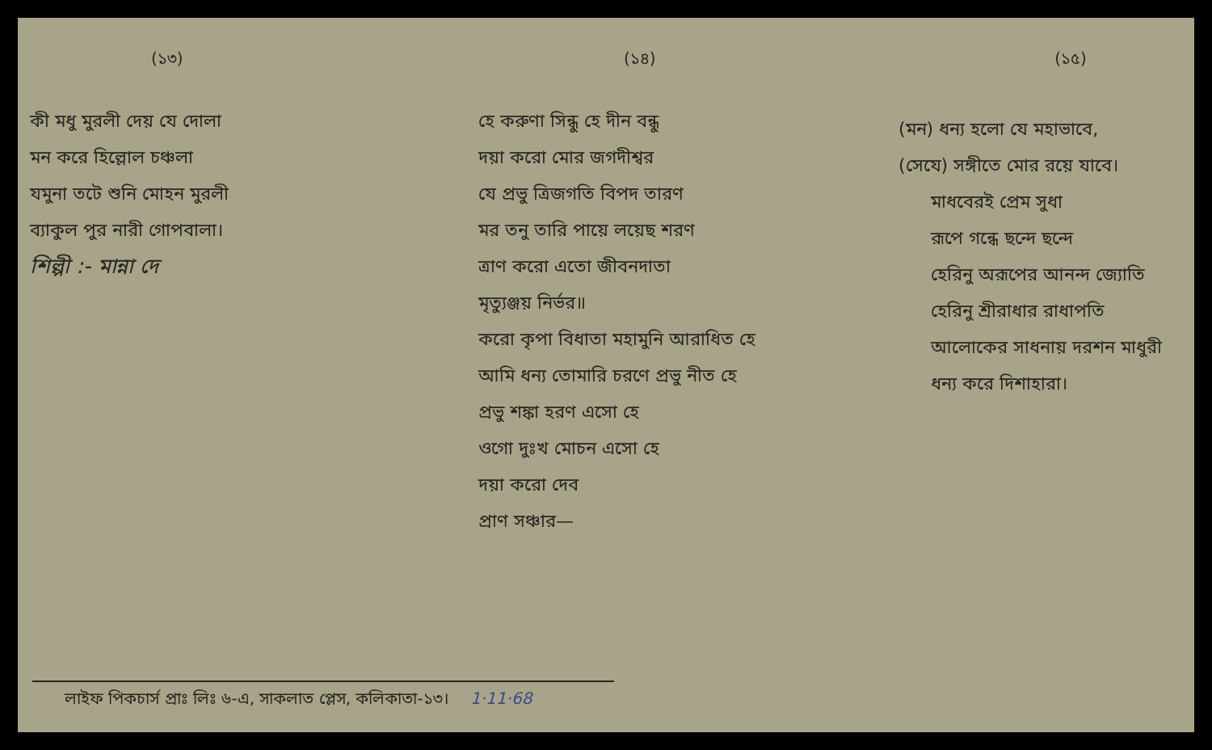(১৩)
কী মধু মুরলী দেয় যে দোলা
মন করে হিল্লোল চঞ্চলা
যমুনা তটে শুনি মোহন মুরলী
ব্যাকুল পুর নারী গোপবালা।
শিল্পী :- মান্না দে
(১৪)
হে করুণা সিন্ধু হে দীন বন্ধু
দয়া করো মোর জগদীশ্বর
যে প্রভু ত্রিজগতি বিপদ তারণ
মর তনু তারি পায়ে লয়েছ শরণ
ত্রাণ করো এতো জীবনদাতা
মৃত্যুঞ্জয় নির্ভর॥
করো কৃপা বিধাতা মহামুনি আরাধিত হে
আমি ধন্য তোমারি চরণে প্রভু নীত হে
প্রভু শঙ্কা হরণ এসো হে
ওগো দুঃখ মোচন এসো হে
দয়া করো দেব
প্রাণ সঞ্চার—
(১৫)
(মন) ধন্য হলো যে মহাভাবে,
(সেযে) সঙ্গীতে মোর রয়ে যাবে।
মাধবেরই প্রেম সুধা
রূপে গন্ধে ছন্দে ছন্দে
হেরিনু অরূপের আনন্দ জ্যোতি
হেরিনু শ্রীরাধার রাধাপতি
আলোকের সাধনায় দরশন মাধুরী
ধন্য করে দিশাহারা।
লাইফ পিকচার্স প্রাঃ লিঃ ৬-এ, সাকলাত প্লেস, কলিকাতা-১৩। 1·11·68